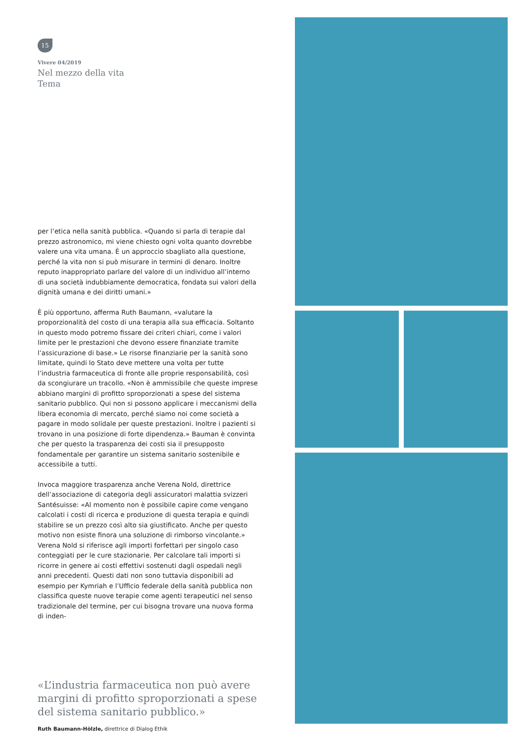15
Vivere 04/2019
Nel mezzo della vita
Tema
per l’etica nella sanità pubblica. «Quando si parla di terapie dal prezzo astronomico, mi viene chiesto ogni volta quanto dovrebbe valere una vita umana. È un approccio sbagliato alla questione, perché la vita non si può misurare in termini di denaro. Inoltre reputo inappropriato parlare del valore di un individuo all’interno di una società indubbiamente democratica, fondata sui valori della dignità umana e dei diritti umani.»
È più opportuno, afferma Ruth Baumann, «valutare la proporzionalità del costo di una terapia alla sua efficacia. Soltanto in questo modo potremo fissare dei criteri chiari, come i valori limite per le prestazioni che devono essere finanziate tramite l’assicurazione di base.» Le risorse finanziarie per la sanità sono limitate, quindi lo Stato deve mettere una volta per tutte l’industria farmaceutica di fronte alle proprie responsabilità, così da scongiurare un tracollo. «Non è ammissibile che queste imprese abbiano margini di profitto sproporzionati a spese del sistema sanitario pubblico. Qui non si possono applicare i meccanismi della libera economia di mercato, perché siamo noi come società a pagare in modo solidale per queste prestazioni. Inoltre i pazienti si trovano in una posizione di forte dipendenza.» Bauman è convinta che per questo la trasparenza dei costi sia il presupposto fondamentale per garantire un sistema sanitario sostenibile e accessibile a tutti.
Invoca maggiore trasparenza anche Verena Nold, direttrice dell’associazione di categoria degli assicuratori malattia svizzeri Santésuisse: «Al momento non è possibile capire come vengano calcolati i costi di ricerca e produzione di questa terapia e quindi stabilire se un prezzo così alto sia giustificato. Anche per questo motivo non esiste finora una soluzione di rimborso vincolante.» Verena Nold si riferisce agli importi forfettari per singolo caso conteggiati per le cure stazionarie. Per calcolare tali importi si ricorre in genere ai costi effettivi sostenuti dagli ospedali negli anni precedenti. Questi dati non sono tuttavia disponibili ad esempio per Kymriah e l’Ufficio federale della sanità pubblica non classifica queste nuove terapie come agenti terapeutici nel senso tradizionale del termine, per cui bisogna trovare una nuova forma di inden-
«L’industria farmaceutica non può avere margini di profitto sproporzionati a spese del sistema sanitario pubblico.»
Ruth Baumann-Hölzle, direttrice di Dialog Ethik